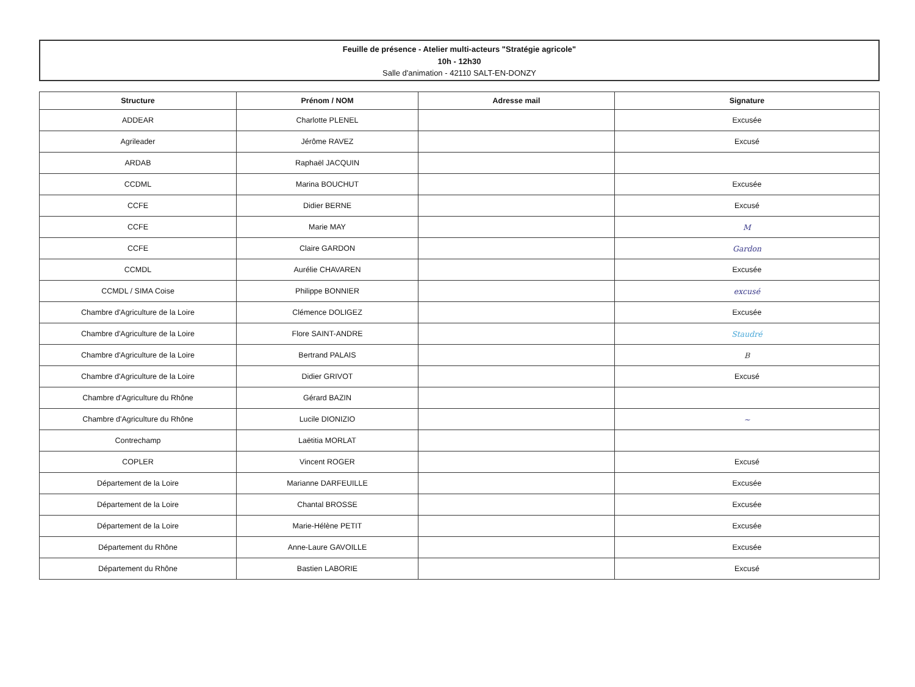Feuille de présence - Atelier multi-acteurs "Stratégie agricole"
10h - 12h30
Salle d'animation - 42110 SALT-EN-DONZY
| Structure | Prénom / NOM | Adresse mail | Signature |
| --- | --- | --- | --- |
| ADDEAR | Charlotte PLENEL | | Excusée |
| Agrileader | Jérôme RAVEZ | | Excusé |
| ARDAB | Raphaël JACQUIN | | |
| CCDML | Marina BOUCHUT | | Excusée |
| CCFE | Didier BERNE | | Excusé |
| CCFE | Marie MAY | | M |
| CCFE | Claire GARDON | | Gardon |
| CCMDL | Aurélie CHAVAREN | | Excusée |
| CCMDL / SIMA Coise | Philippe BONNIER | | excusé |
| Chambre d'Agriculture de la Loire | Clémence DOLIGEZ | | Excusée |
| Chambre d'Agriculture de la Loire | Flore SAINT-ANDRE | | Staudré |
| Chambre d'Agriculture de la Loire | Bertrand PALAIS | | B |
| Chambre d'Agriculture de la Loire | Didier GRIVOT | | Excusé |
| Chambre d'Agriculture du Rhône | Gérard BAZIN | | |
| Chambre d'Agriculture du Rhône | Lucile DIONIZIO | | ~ |
| Contrechamp | Laëtitia MORLAT | | |
| COPLER | Vincent ROGER | | Excusé |
| Département de la Loire | Marianne DARFEUILLE | | Excusée |
| Département de la Loire | Chantal BROSSE | | Excusée |
| Département de la Loire | Marie-Hélène PETIT | | Excusée |
| Département du Rhône | Anne-Laure GAVOILLE | | Excusée |
| Département du Rhône | Bastien LABORIE | | Excusé |